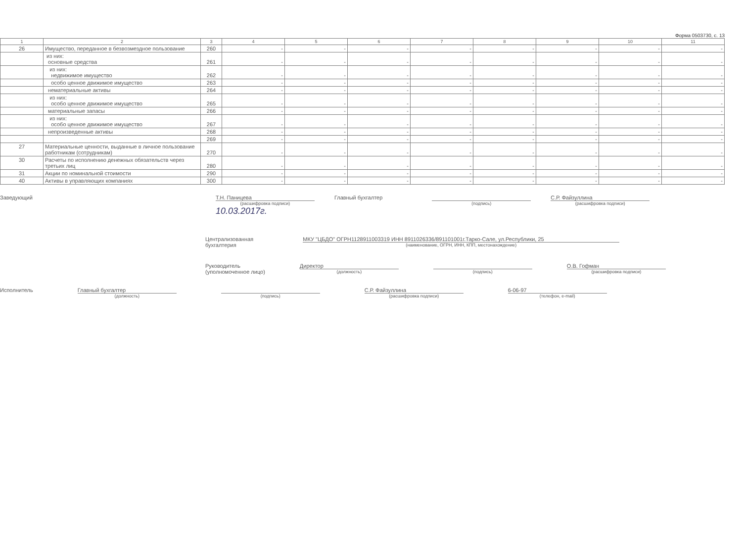Форма 0503730, с. 13
| 1 | 2 | 3 | 4 | 5 | 6 | 7 | 8 | 9 | 10 | 11 |
| --- | --- | --- | --- | --- | --- | --- | --- | --- | --- | --- |
| 26 | Имущество, переданное в безвозмездное пользование | 260 | - | - | - | - | - | - | - | - |
| | из них: основные средства | 261 | - | - | - | - | - | - | - | - |
| | из них: недвижимое имущество | 262 | - | - | - | - | - | - | - | - |
| | особо ценное движимое имущество | 263 | - | - | - | - | - | - | - | - |
| | нематериальные активы | 264 | - | - | - | - | - | - | - | - |
| | из них: особо ценное движимое имущество | 265 | - | - | - | - | - | - | - | - |
| | материальные запасы | 266 | - | - | - | - | - | - | - | - |
| | из них: особо ценное движимое имущество | 267 | - | - | - | - | - | - | - | - |
| | непроизведенные активы | 268 | - | - | - | - | - | - | - | - |
| | | 269 | - | - | - | - | - | - | - | - |
| 27 | Материальные ценности, выданные в личное пользование работникам (сотрудникам) | 270 | - | - | - | - | - | - | - | - |
| 30 | Расчеты по исполнению денежных обязательств через третьих лиц | 280 | - | - | - | - | - | - | - | - |
| 31 | Акции по номинальной стоимости | 290 | - | - | - | - | - | - | - | - |
| 40 | Активы в управляющих компаниях | 300 | - | - | - | - | - | - | - | - |
Заведующий Т.Н. Паницева
(расшифровка подписи)
10.03.2017г.
Главный бухгалтер
(подпись)
С.Р. Файзуллина
(расшифровка подписи)
Централизованная
бухгалтерия
МКУ "ЦБДО" ОГРН1128911003319 ИНН 8911026336/891101001г.Тарко-Сале, ул.Республики, 25
(наименование, ОГРН, ИНН, КПП, местонахождение)
Руководитель
(уполномоченное лицо)
Директор
(должность)
(подпись)
О.В. Гофман
(расшифровка подписи)
Исполнитель Главный бухгалтер
(должность)
(подпись)
С.Р. Файзуллина
(расшифровка подписи)
6-06-97
(телефон, e-mail)